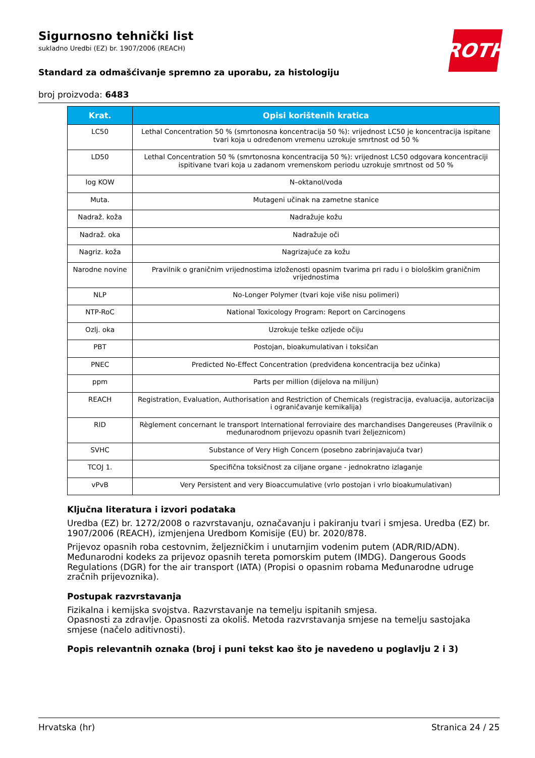ROTH
Sigurnosno tehnički list
sukladno Uredbi (EZ) br. 1907/2006 (REACH)
Standard za odmašćivanje spremno za uporabu, za histologiju
broj proizvoda: 6483
| Krat. | Opisi korištenih kratica |
| --- | --- |
| LC50 | Lethal Concentration 50 % (smrtonosna koncentracija 50 %): vrijednost LC50 je koncentracija ispitane tvari koja u određenom vremenu uzrokuje smrtnost od 50 % |
| LD50 | Lethal Concentration 50 % (smrtonosna koncentracija 50 %): vrijednost LC50 odgovara koncentraciji ispitivane tvari koja u zadanom vremenskom periodu uzrokuje smrtnost od 50 % |
| log KOW | N–oktanol/voda |
| Muta. | Mutageni učinak na zametne stanice |
| Nadraž. koža | Nadražuje kožu |
| Nadraž. oka | Nadražuje oči |
| Nagriz. koža | Nagrizajuće za kožu |
| Narodne novine | Pravilnik o graničnim vrijednostima izloženosti opasnim tvarima pri radu i o biološkim graničnim vrijednostima |
| NLP | No-Longer Polymer (tvari koje više nisu polimeri) |
| NTP-RoC | National Toxicology Program: Report on Carcinogens |
| Ozlj. oka | Uzrokuje teške ozljede očiju |
| PBT | Postojan, bioakumulativan i toksičan |
| PNEC | Predicted No-Effect Concentration (predviđena koncentracija bez učinka) |
| ppm | Parts per million (dijelova na milijun) |
| REACH | Registration, Evaluation, Authorisation and Restriction of Chemicals (registracija, evaluacija, autorizacija i ograničavanje kemikalija) |
| RID | Règlement concernant le transport International ferroviaire des marchandises Dangereuses (Pravilnik o međunarodnom prijevozu opasnih tvari željeznicom) |
| SVHC | Substance of Very High Concern (posebno zabrinjavajuća tvar) |
| TCOJ 1. | Specifična toksičnost za ciljane organe - jednokratno izlaganje |
| vPvB | Very Persistent and very Bioaccumulative (vrlo postojan i vrlo bioakumulativan) |
Ključna literatura i izvori podataka
Uredba (EZ) br. 1272/2008 o razvrstavanju, označavanju i pakiranju tvari i smjesa. Uredba (EZ) br. 1907/2006 (REACH), izmjenjena Uredbom Komisije (EU) br. 2020/878.
Prijevoz opasnih roba cestovnim, željezničkim i unutarnjim vodenim putem (ADR/RID/ADN). Međunarodni kodeks za prijevoz opasnih tereta pomorskim putem (IMDG). Dangerous Goods Regulations (DGR) for the air transport (IATA) (Propisi o opasnim robama Međunarodne udruge zračnih prijevoznika).
Postupak razvrstavanja
Fizikalna i kemijska svojstva. Razvrstavanje na temelju ispitanih smjesa.
Opasnosti za zdravlje. Opasnosti za okoliš. Metoda razvrstavanja smjese na temelju sastojaka smjese (načelo aditivnosti).
Popis relevantnih oznaka (broj i puni tekst kao što je navedeno u poglavlju 2 i 3)
Hrvatska (hr) Stranica 24 / 25